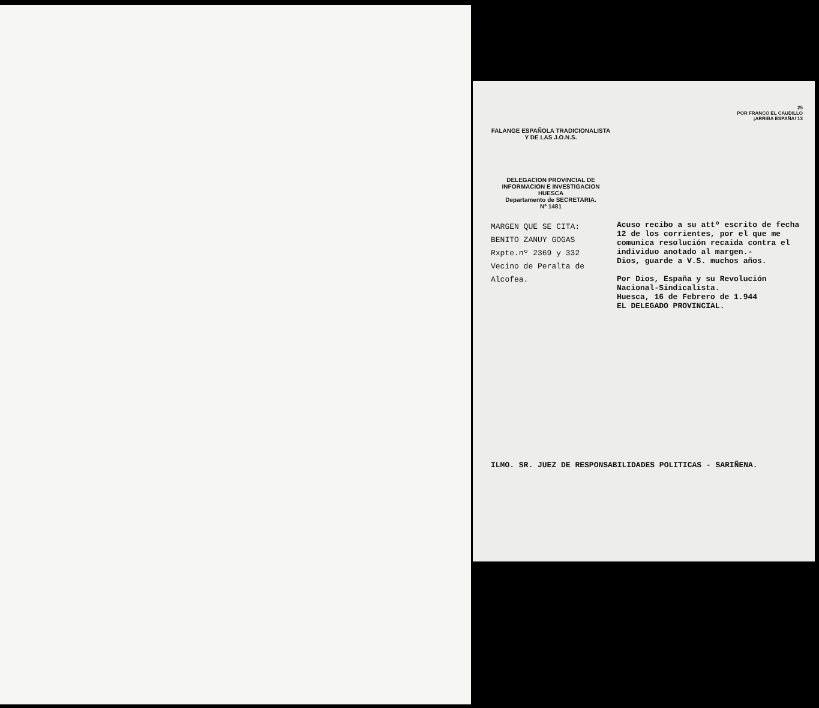25
POR FRANCO EL CAUDILLO
¡ARRIBA ESPAÑA! 13
FALANGE ESPAÑOLA TRADICIONALISTA Y DE LAS J.O.N.S.
DELEGACION PROVINCIAL DE INFORMACION E INVESTIGACION
HUESCA
Departamento de SECRETARIA.
Nº 1481
MARGEN QUE SE CITA:
BENITO ZANUY GOGAS
Rxpte.nº 2369 y 332
Vecino de Peralta de Alcofea.
Acuso recibo a su attº escrito de fecha 12 de los corrientes, por el que me comunica resolución recaida contra el individuo anotado al margen.-
Dios, guarde a V.S. muchos años.
Por Dios, España y su Revolución Nacional-Sindicalista.
Huesca, 16 de Febrero de 1.944
EL DELEGADO PROVINCIAL.
ILMO. SR. JUEZ DE RESPONSABILIDADES POLITICAS - SARIÑENA.